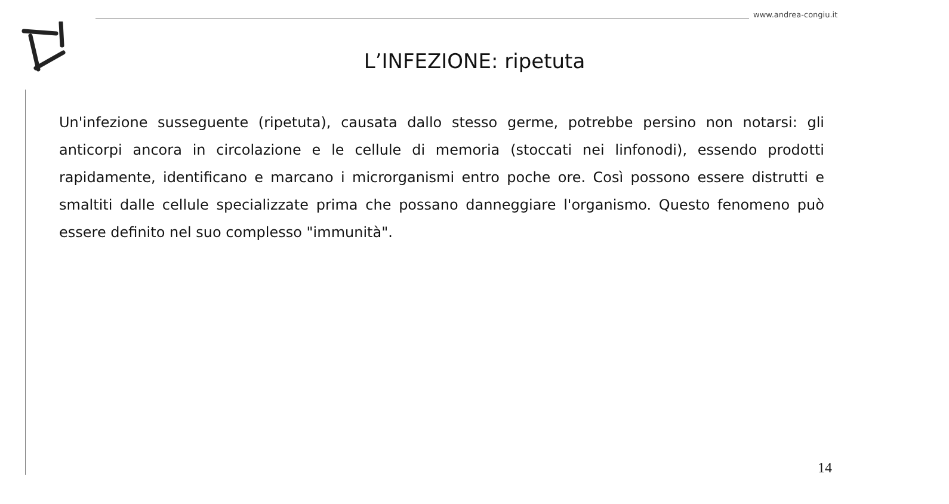www.andrea-congiu.it
L’INFEZIONE: ripetuta
Un'infezione susseguente (ripetuta), causata dallo stesso germe, potrebbe persino non notarsi: gli anticorpi ancora in circolazione e le cellule di memoria (stoccati nei linfonodi), essendo prodotti rapidamente, identificano e marcano i microrganismi entro poche ore. Così possono essere distrutti e smaltiti dalle cellule specializzate prima che possano danneggiare l'organismo. Questo fenomeno può essere definito nel suo complesso "immunità".
14